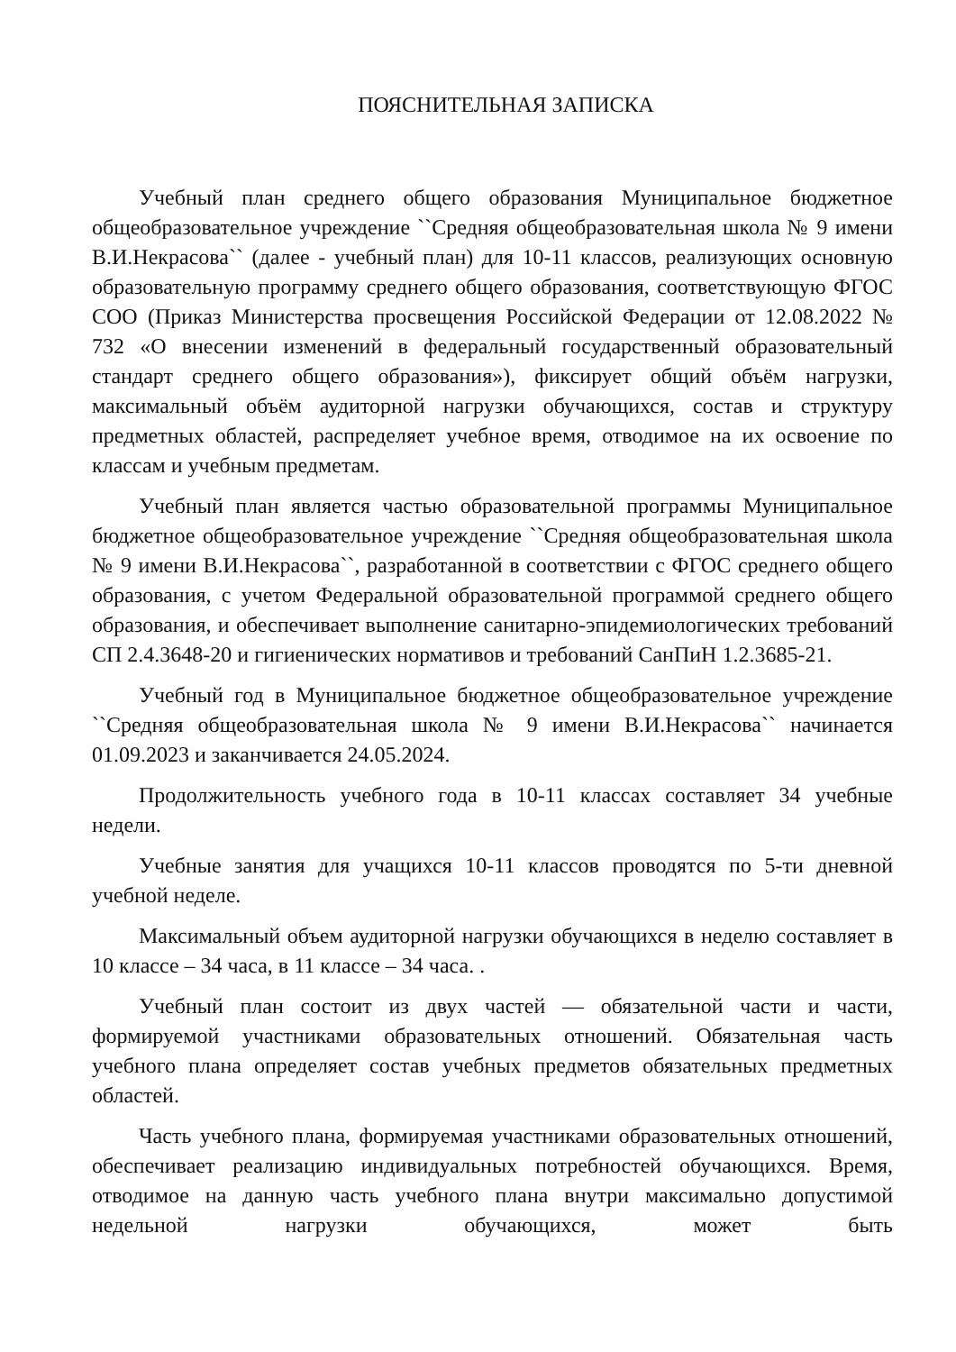ПОЯСНИТЕЛЬНАЯ ЗАПИСКА
Учебный план среднего общего образования Муниципальное бюджетное общеобразовательное учреждение ``Средняя общеобразовательная школа № 9 имени В.И.Некрасова`` (далее - учебный план) для 10-11 классов, реализующих основную образовательную программу среднего общего образования, соответствующую ФГОС СОО (Приказ Министерства просвещения Российской Федерации от 12.08.2022 № 732 «О внесении изменений в федеральный государственный образовательный стандарт среднего общего образования»), фиксирует общий объём нагрузки, максимальный объём аудиторной нагрузки обучающихся, состав и структуру предметных областей, распределяет учебное время, отводимое на их освоение по классам и учебным предметам.
Учебный план является частью образовательной программы Муниципальное бюджетное общеобразовательное учреждение ``Средняя общеобразовательная школа № 9 имени В.И.Некрасова``, разработанной в соответствии с ФГОС среднего общего образования, с учетом Федеральной образовательной программой среднего общего образования, и обеспечивает выполнение санитарно-эпидемиологических требований СП 2.4.3648-20 и гигиенических нормативов и требований СанПиН 1.2.3685-21.
Учебный год в Муниципальное бюджетное общеобразовательное учреждение ``Средняя общеобразовательная школа № 9 имени В.И.Некрасова`` начинается 01.09.2023 и заканчивается 24.05.2024.
Продолжительность учебного года в 10-11 классах составляет 34 учебные недели.
Учебные занятия для учащихся 10-11 классов проводятся по 5-ти дневной учебной неделе.
Максимальный объем аудиторной нагрузки обучающихся в неделю составляет в 10 классе – 34 часа, в 11 классе – 34 часа. .
Учебный план состоит из двух частей — обязательной части и части, формируемой участниками образовательных отношений. Обязательная часть учебного плана определяет состав учебных предметов обязательных предметных областей.
Часть учебного плана, формируемая участниками образовательных отношений, обеспечивает реализацию индивидуальных потребностей обучающихся. Время, отводимое на данную часть учебного плана внутри максимально допустимой недельной нагрузки обучающихся, может быть